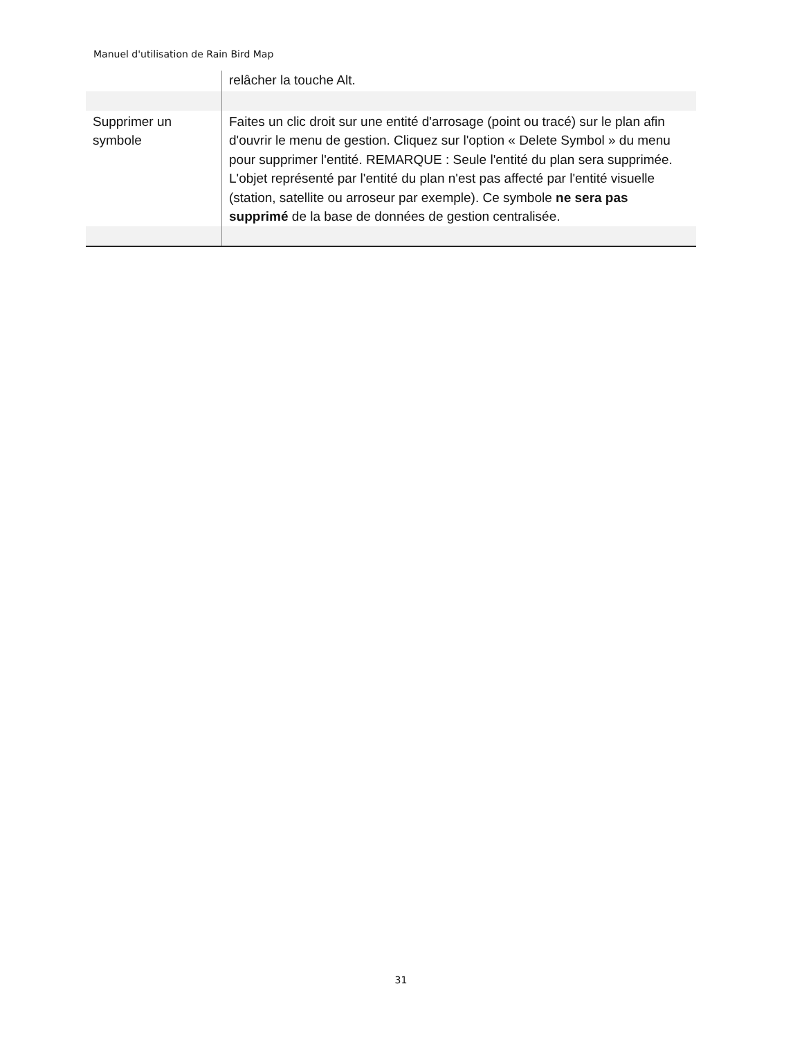Manuel d'utilisation de Rain Bird Map
| | relâcher la touche Alt. |
| Supprimer un symbole | Faites un clic droit sur une entité d'arrosage (point ou tracé) sur le plan afin d'ouvrir le menu de gestion. Cliquez sur l'option « Delete Symbol » du menu pour supprimer l'entité. REMARQUE : Seule l'entité du plan sera supprimée. L'objet représenté par l'entité du plan n'est pas affecté par l'entité visuelle (station, satellite ou arroseur par exemple). Ce symbole ne sera pas supprimé de la base de données de gestion centralisée. |
31